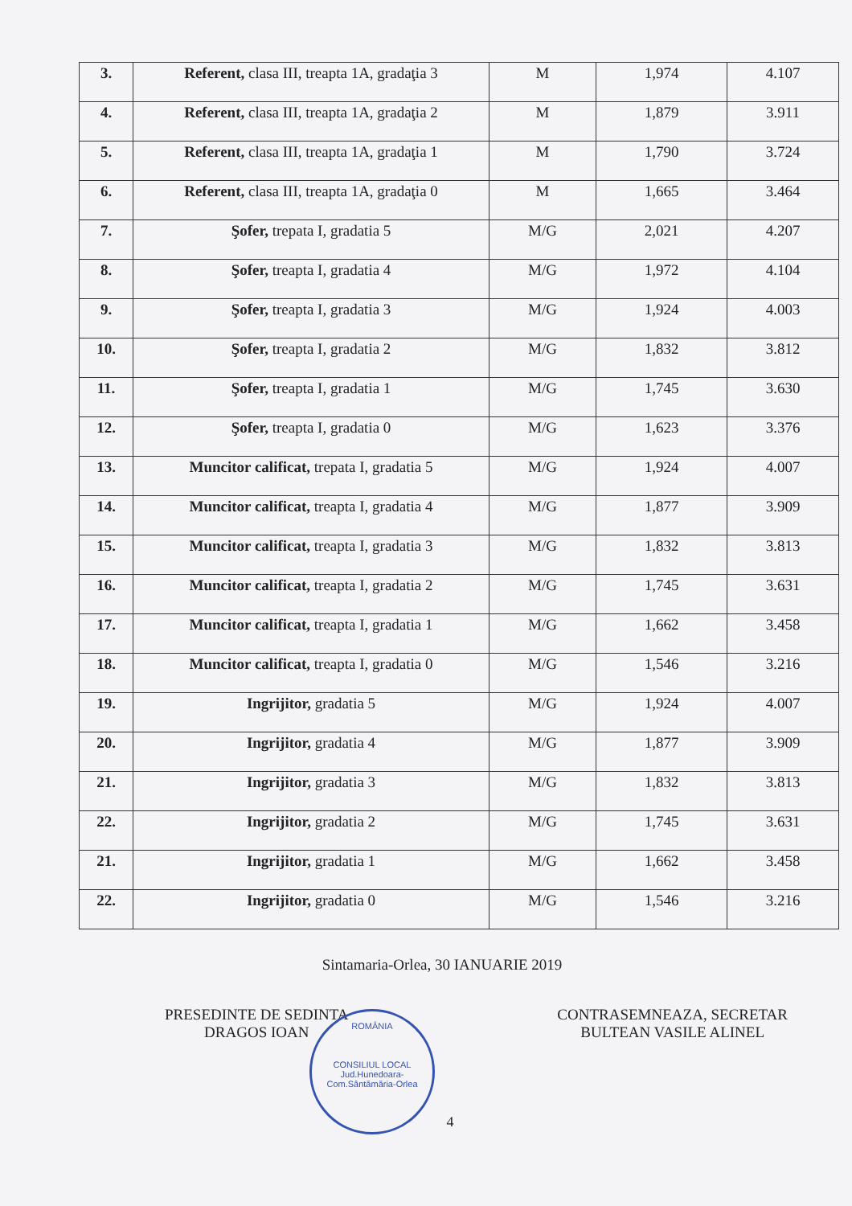| 3. | Referent, clasa III, treapta 1A, gradaţia 3 | M | 1,974 | 4.107 |
| 4. | Referent, clasa III, treapta 1A, gradaţia 2 | M | 1,879 | 3.911 |
| 5. | Referent, clasa III, treapta 1A, gradaţia 1 | M | 1,790 | 3.724 |
| 6. | Referent, clasa III, treapta 1A, gradaţia 0 | M | 1,665 | 3.464 |
| 7. | Şofer, trepata I, gradatia 5 | M/G | 2,021 | 4.207 |
| 8. | Şofer, treapta I, gradatia 4 | M/G | 1,972 | 4.104 |
| 9. | Şofer, treapta I, gradatia 3 | M/G | 1,924 | 4.003 |
| 10. | Şofer, treapta I, gradatia 2 | M/G | 1,832 | 3.812 |
| 11. | Şofer, treapta I, gradatia 1 | M/G | 1,745 | 3.630 |
| 12. | Şofer, treapta I, gradatia 0 | M/G | 1,623 | 3.376 |
| 13. | Muncitor calificat, trepata I, gradatia 5 | M/G | 1,924 | 4.007 |
| 14. | Muncitor calificat, treapta I, gradatia 4 | M/G | 1,877 | 3.909 |
| 15. | Muncitor calificat, treapta I, gradatia 3 | M/G | 1,832 | 3.813 |
| 16. | Muncitor calificat, treapta I, gradatia 2 | M/G | 1,745 | 3.631 |
| 17. | Muncitor calificat, treapta I, gradatia 1 | M/G | 1,662 | 3.458 |
| 18. | Muncitor calificat, treapta I, gradatia 0 | M/G | 1,546 | 3.216 |
| 19. | Ingrijitor, gradatia 5 | M/G | 1,924 | 4.007 |
| 20. | Ingrijitor, gradatia 4 | M/G | 1,877 | 3.909 |
| 21. | Ingrijitor, gradatia 3 | M/G | 1,832 | 3.813 |
| 22. | Ingrijitor, gradatia 2 | M/G | 1,745 | 3.631 |
| 21. | Ingrijitor, gradatia 1 | M/G | 1,662 | 3.458 |
| 22. | Ingrijitor, gradatia 0 | M/G | 1,546 | 3.216 |
Sintamaria-Orlea, 30 IANUARIE 2019
PRESEDINTE DE SEDINTA
DRAGOS IOAN
CONTRASEMNEAZA, SECRETAR
BULTEAN VASILE ALINEL
4
ROMÂNIA
CONSILIUL LOCAL
Jud.Hunedoara-Com.Sântămăria-Orlea